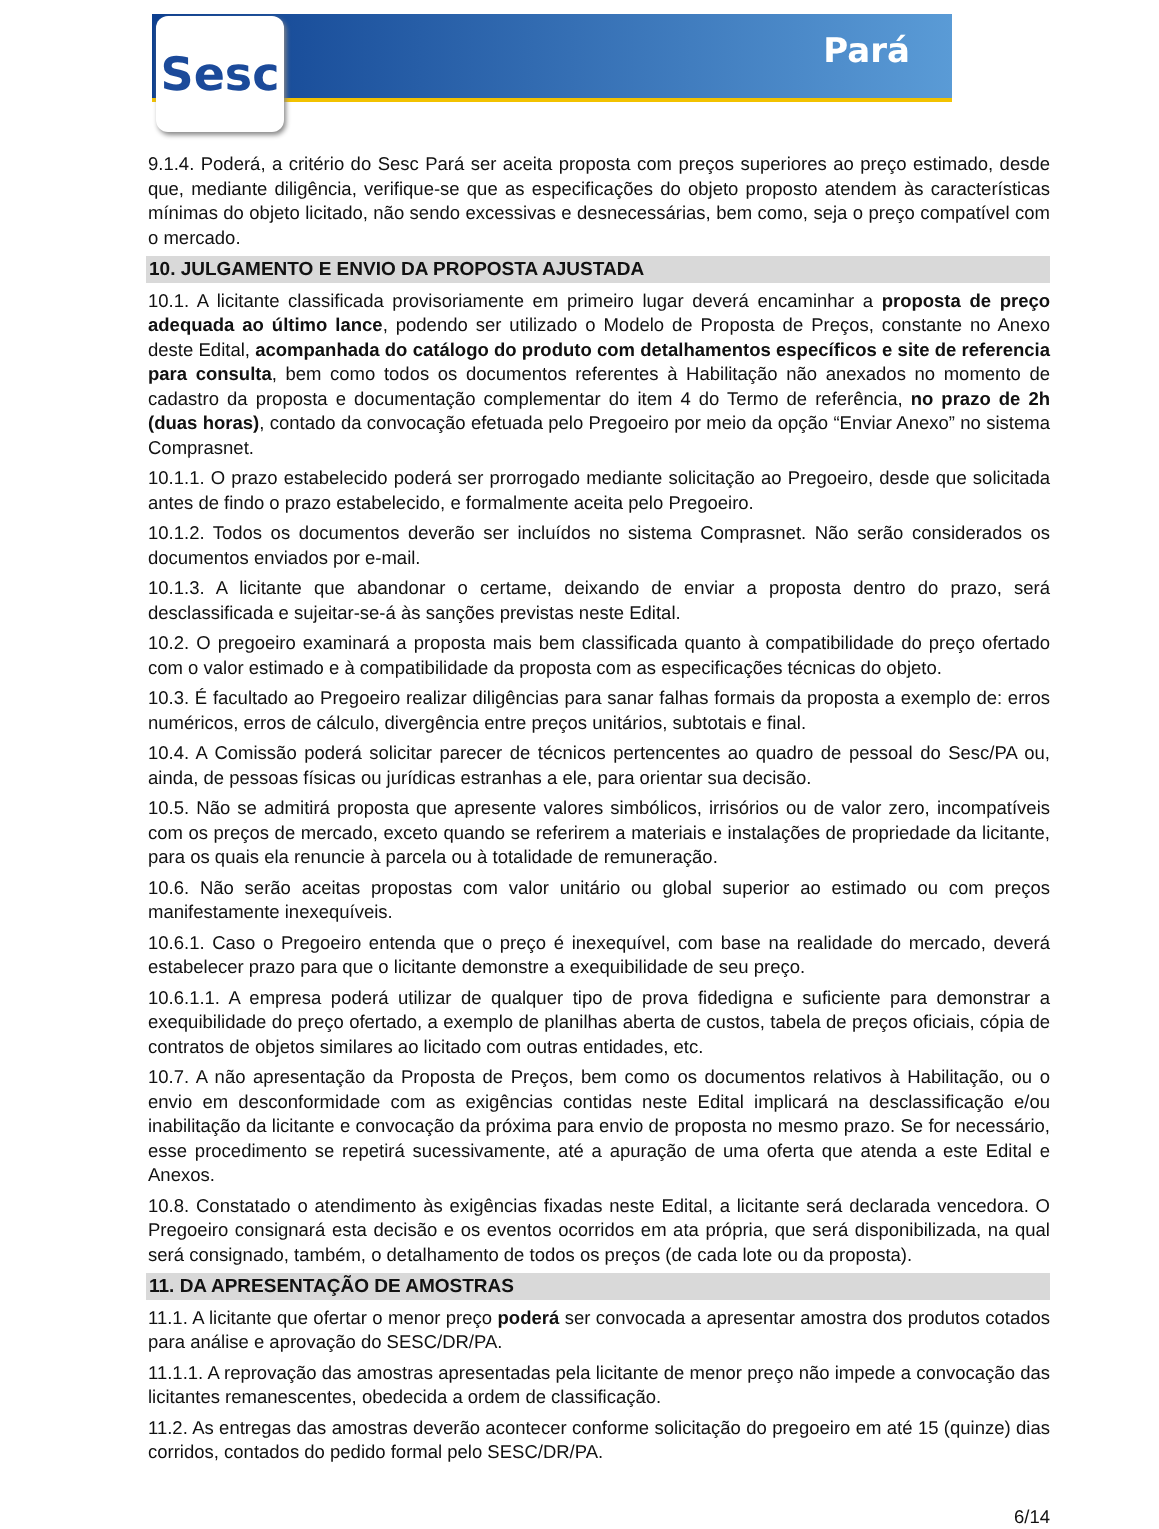Sesc Pará
9.1.4. Poderá, a critério do Sesc Pará ser aceita proposta com preços superiores ao preço estimado, desde que, mediante diligência, verifique-se que as especificações do objeto proposto atendem às características mínimas do objeto licitado, não sendo excessivas e desnecessárias, bem como, seja o preço compatível com o mercado.
10. JULGAMENTO E ENVIO DA PROPOSTA AJUSTADA
10.1. A licitante classificada provisoriamente em primeiro lugar deverá encaminhar a proposta de preço adequada ao último lance, podendo ser utilizado o Modelo de Proposta de Preços, constante no Anexo deste Edital, acompanhada do catálogo do produto com detalhamentos específicos e site de referencia para consulta, bem como todos os documentos referentes à Habilitação não anexados no momento de cadastro da proposta e documentação complementar do item 4 do Termo de referência, no prazo de 2h (duas horas), contado da convocação efetuada pelo Pregoeiro por meio da opção “Enviar Anexo” no sistema Comprasnet.
10.1.1. O prazo estabelecido poderá ser prorrogado mediante solicitação ao Pregoeiro, desde que solicitada antes de findo o prazo estabelecido, e formalmente aceita pelo Pregoeiro.
10.1.2. Todos os documentos deverão ser incluídos no sistema Comprasnet. Não serão considerados os documentos enviados por e-mail.
10.1.3. A licitante que abandonar o certame, deixando de enviar a proposta dentro do prazo, será desclassificada e sujeitar-se-á às sanções previstas neste Edital.
10.2. O pregoeiro examinará a proposta mais bem classificada quanto à compatibilidade do preço ofertado com o valor estimado e à compatibilidade da proposta com as especificações técnicas do objeto.
10.3. É facultado ao Pregoeiro realizar diligências para sanar falhas formais da proposta a exemplo de: erros numéricos, erros de cálculo, divergência entre preços unitários, subtotais e final.
10.4. A Comissão poderá solicitar parecer de técnicos pertencentes ao quadro de pessoal do Sesc/PA ou, ainda, de pessoas físicas ou jurídicas estranhas a ele, para orientar sua decisão.
10.5. Não se admitirá proposta que apresente valores simbólicos, irrisórios ou de valor zero, incompatíveis com os preços de mercado, exceto quando se referirem a materiais e instalações de propriedade da licitante, para os quais ela renuncie à parcela ou à totalidade de remuneração.
10.6. Não serão aceitas propostas com valor unitário ou global superior ao estimado ou com preços manifestamente inexequíveis.
10.6.1. Caso o Pregoeiro entenda que o preço é inexequível, com base na realidade do mercado, deverá estabelecer prazo para que o licitante demonstre a exequibilidade de seu preço.
10.6.1.1. A empresa poderá utilizar de qualquer tipo de prova fidedigna e suficiente para demonstrar a exequibilidade do preço ofertado, a exemplo de planilhas aberta de custos, tabela de preços oficiais, cópia de contratos de objetos similares ao licitado com outras entidades, etc.
10.7. A não apresentação da Proposta de Preços, bem como os documentos relativos à Habilitação, ou o envio em desconformidade com as exigências contidas neste Edital implicará na desclassificação e/ou inabilitação da licitante e convocação da próxima para envio de proposta no mesmo prazo. Se for necessário, esse procedimento se repetirá sucessivamente, até a apuração de uma oferta que atenda a este Edital e Anexos.
10.8. Constatado o atendimento às exigências fixadas neste Edital, a licitante será declarada vencedora. O Pregoeiro consignará esta decisão e os eventos ocorridos em ata própria, que será disponibilizada, na qual será consignado, também, o detalhamento de todos os preços (de cada lote ou da proposta).
11. DA APRESENTAÇÃO DE AMOSTRAS
11.1. A licitante que ofertar o menor preço poderá ser convocada a apresentar amostra dos produtos cotados para análise e aprovação do SESC/DR/PA.
11.1.1. A reprovação das amostras apresentadas pela licitante de menor preço não impede a convocação das licitantes remanescentes, obedecida a ordem de classificação.
11.2. As entregas das amostras deverão acontecer conforme solicitação do pregoeiro em até 15 (quinze) dias corridos, contados do pedido formal pelo SESC/DR/PA.
6/14